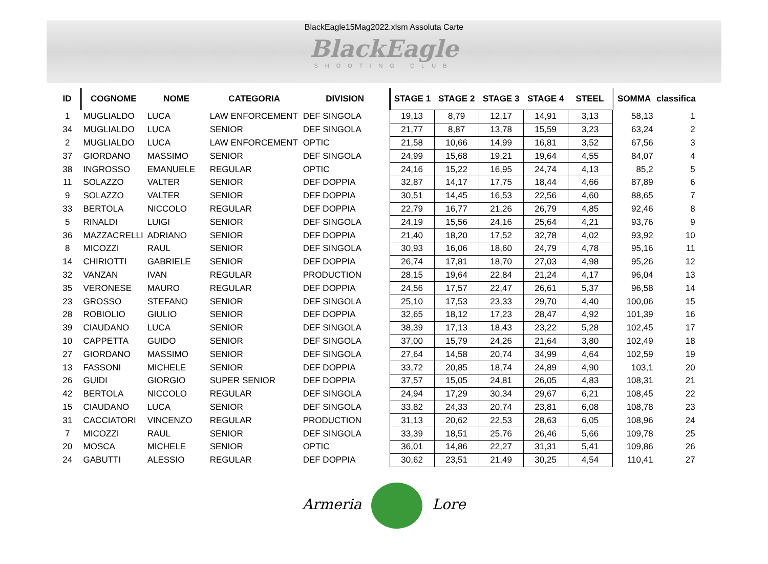BlackEagle15Mag2022.xlsm Assoluta Carte
BlackEagle
SHOOTING CLUB
| ID | COGNOME | NOME | CATEGORIA | DIVISION | STAGE 1 | STAGE 2 | STAGE 3 | STAGE 4 | STEEL | SOMMA | classifica |
| --- | --- | --- | --- | --- | --- | --- | --- | --- | --- | --- | --- |
| 1 | MUGLIALDO | LUCA | LAW ENFORCEMENT | DEF SINGOLA | 19,13 | 8,79 | 12,17 | 14,91 | 3,13 | 58,13 | 1 |
| 34 | MUGLIALDO | LUCA | SENIOR | DEF SINGOLA | 21,77 | 8,87 | 13,78 | 15,59 | 3,23 | 63,24 | 2 |
| 2 | MUGLIALDO | LUCA | LAW ENFORCEMENT | OPTIC | 21,58 | 10,66 | 14,99 | 16,81 | 3,52 | 67,56 | 3 |
| 37 | GIORDANO | MASSIMO | SENIOR | DEF SINGOLA | 24,99 | 15,68 | 19,21 | 19,64 | 4,55 | 84,07 | 4 |
| 38 | INGROSSO | EMANUELE | REGULAR | OPTIC | 24,16 | 15,22 | 16,95 | 24,74 | 4,13 | 85,2 | 5 |
| 11 | SOLAZZO | VALTER | SENIOR | DEF DOPPIA | 32,87 | 14,17 | 17,75 | 18,44 | 4,66 | 87,89 | 6 |
| 9 | SOLAZZO | VALTER | SENIOR | DEF DOPPIA | 30,51 | 14,45 | 16,53 | 22,56 | 4,60 | 88,65 | 7 |
| 33 | BERTOLA | NICCOLO | REGULAR | DEF DOPPIA | 22,79 | 16,77 | 21,26 | 26,79 | 4,85 | 92,46 | 8 |
| 5 | RINALDI | LUIGI | SENIOR | DEF SINGOLA | 24,19 | 15,56 | 24,16 | 25,64 | 4,21 | 93,76 | 9 |
| 36 | MAZZACRELLI | ADRIANO | SENIOR | DEF DOPPIA | 21,40 | 18,20 | 17,52 | 32,78 | 4,02 | 93,92 | 10 |
| 8 | MICOZZI | RAUL | SENIOR | DEF SINGOLA | 30,93 | 16,06 | 18,60 | 24,79 | 4,78 | 95,16 | 11 |
| 14 | CHIRIOTTI | GABRIELE | SENIOR | DEF DOPPIA | 26,74 | 17,81 | 18,70 | 27,03 | 4,98 | 95,26 | 12 |
| 32 | VANZAN | IVAN | REGULAR | PRODUCTION | 28,15 | 19,64 | 22,84 | 21,24 | 4,17 | 96,04 | 13 |
| 35 | VERONESE | MAURO | REGULAR | DEF DOPPIA | 24,56 | 17,57 | 22,47 | 26,61 | 5,37 | 96,58 | 14 |
| 23 | GROSSO | STEFANO | SENIOR | DEF SINGOLA | 25,10 | 17,53 | 23,33 | 29,70 | 4,40 | 100,06 | 15 |
| 28 | ROBIOLIO | GIULIO | SENIOR | DEF DOPPIA | 32,65 | 18,12 | 17,23 | 28,47 | 4,92 | 101,39 | 16 |
| 39 | CIAUDANO | LUCA | SENIOR | DEF SINGOLA | 38,39 | 17,13 | 18,43 | 23,22 | 5,28 | 102,45 | 17 |
| 10 | CAPPETTA | GUIDO | SENIOR | DEF SINGOLA | 37,00 | 15,79 | 24,26 | 21,64 | 3,80 | 102,49 | 18 |
| 27 | GIORDANO | MASSIMO | SENIOR | DEF SINGOLA | 27,64 | 14,58 | 20,74 | 34,99 | 4,64 | 102,59 | 19 |
| 13 | FASSONI | MICHELE | SENIOR | DEF DOPPIA | 33,72 | 20,85 | 18,74 | 24,89 | 4,90 | 103,1 | 20 |
| 26 | GUIDI | GIORGIO | SUPER SENIOR | DEF DOPPIA | 37,57 | 15,05 | 24,81 | 26,05 | 4,83 | 108,31 | 21 |
| 42 | BERTOLA | NICCOLO | REGULAR | DEF SINGOLA | 24,94 | 17,29 | 30,34 | 29,67 | 6,21 | 108,45 | 22 |
| 15 | CIAUDANO | LUCA | SENIOR | DEF SINGOLA | 33,82 | 24,33 | 20,74 | 23,81 | 6,08 | 108,78 | 23 |
| 31 | CACCIATORI | VINCENZO | REGULAR | PRODUCTION | 31,13 | 20,62 | 22,53 | 28,63 | 6,05 | 108,96 | 24 |
| 7 | MICOZZI | RAUL | SENIOR | DEF SINGOLA | 33,39 | 18,51 | 25,76 | 26,46 | 5,66 | 109,78 | 25 |
| 20 | MOSCA | MICHELE | SENIOR | OPTIC | 36,01 | 14,86 | 22,27 | 31,31 | 5,41 | 109,86 | 26 |
| 24 | GABUTTI | ALESSIO | REGULAR | DEF DOPPIA | 30,62 | 23,51 | 21,49 | 30,25 | 4,54 | 110,41 | 27 |
Armeria Lore